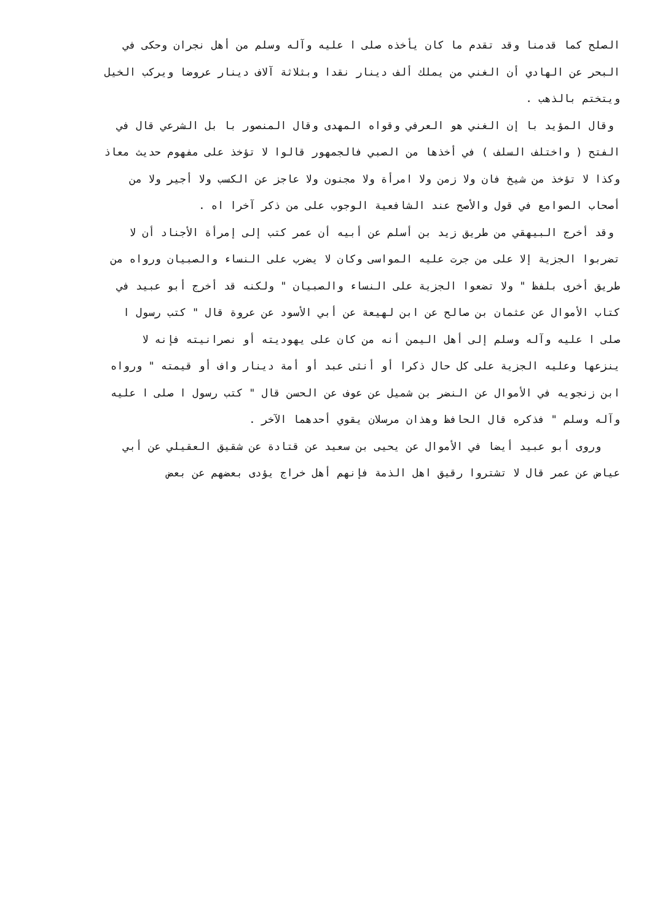الصلح كما قدمنا وقد تقدم ما كان يأخذه صلى ا عليه وآله وسلم من أهل نجران وحكى في
البحر عن الهادي أن الغني من يملك ألف دينار نقدا وبثلاثة آلاف دينار عروضا ويركب الخيل
ويتختم بالذهب .
وقال المؤيد با إن الغني هو العرفي وقواه المهدى وقال المنصور با بل الشرعي قال في
الفتح ( واختلف السلف ) في أخذها من الصبي فالجمهور قالوا لا تؤخذ على مفهوم حديث معاذ
وكذا لا تؤخذ من شيخ فان ولا زمن ولا امرأة ولا مجنون ولا عاجز عن الكسب ولا أجير ولا من
أصحاب الصوامع في قول والأصح عند الشافعية الوجوب على من ذكر آخرا اه .
وقد أخرج البيهقي من طريق زيد بن أسلم عن أبيه أن عمر كتب إلى إمرأة الأجناد أن لا
تضربوا الجزية إلا على من جرت عليه المواسى وكان لا يضرب على النساء والصبيان ورواه من
طريق أخرى بلفظ " ولا تضعوا الجزية على النساء والصبيان " ولكنه قد أخرج أبو عبيد في
كتاب الأموال عن عثمان بن صالح عن ابن لهيعة عن أبي الأسود عن عروة قال " كتب رسول ا
صلى ا عليه وآله وسلم إلى أهل اليمن أنه من كان على يهوديته أو نصرانيته فإنه لا
ينزعها وعليه الجزية على كل حال ذكرا أو أنثى عبد أو أمة دينار واف أو قيمته " ورواه
ابن زنجويه في الأموال عن النضر بن شميل عن عوف عن الحسن قال " كتب رسول ا صلى ا عليه
وآله وسلم " فذكره قال الحافظ وهذان مرسلان يقوي أحدهما الآخر .
وروى أبو عبيد أيضا في الأموال عن يحيى بن سعيد عن قتادة عن شقيق العقيلي عن أبي
عياض عن عمر قال لا تشتروا رقيق اهل الذمة فإنهم أهل خراج يؤدى بعضهم عن بعض